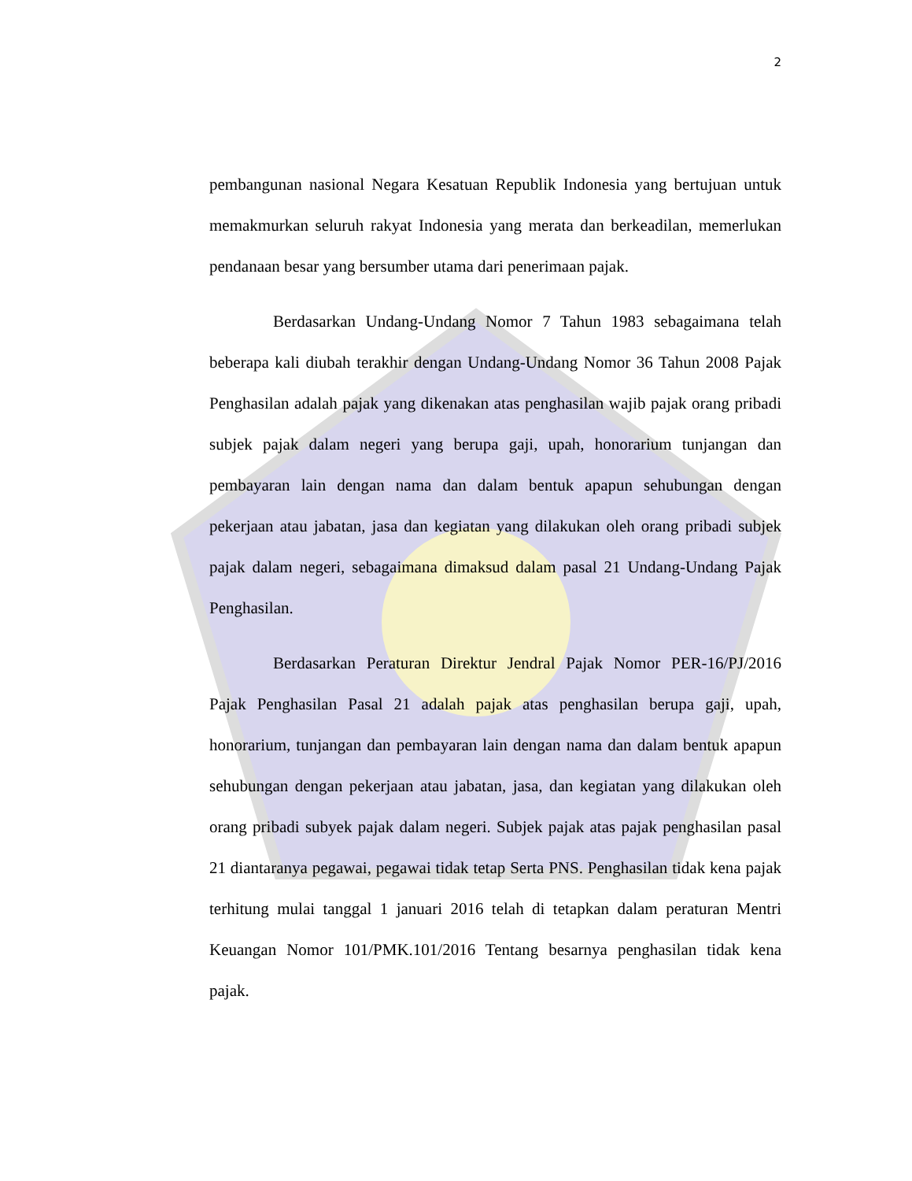2
pembangunan nasional Negara Kesatuan Republik Indonesia yang bertujuan untuk memakmurkan seluruh rakyat Indonesia yang merata dan berkeadilan, memerlukan pendanaan besar yang bersumber utama dari penerimaan pajak.
Berdasarkan Undang-Undang Nomor 7 Tahun 1983 sebagaimana telah beberapa kali diubah terakhir dengan Undang-Undang Nomor 36 Tahun 2008 Pajak Penghasilan adalah pajak yang dikenakan atas penghasilan wajib pajak orang pribadi subjek pajak dalam negeri yang berupa gaji, upah, honorarium tunjangan dan pembayaran lain dengan nama dan dalam bentuk apapun sehubungan dengan pekerjaan atau jabatan, jasa dan kegiatan yang dilakukan oleh orang pribadi subjek pajak dalam negeri, sebagaimana dimaksud dalam pasal 21 Undang-Undang Pajak Penghasilan.
Berdasarkan Peraturan Direktur Jendral Pajak Nomor PER-16/PJ/2016 Pajak Penghasilan Pasal 21 adalah pajak atas penghasilan berupa gaji, upah, honorarium, tunjangan dan pembayaran lain dengan nama dan dalam bentuk apapun sehubungan dengan pekerjaan atau jabatan, jasa, dan kegiatan yang dilakukan oleh orang pribadi subyek pajak dalam negeri. Subjek pajak atas pajak penghasilan pasal 21 diantaranya pegawai, pegawai tidak tetap Serta PNS. Penghasilan tidak kena pajak terhitung mulai tanggal 1 januari 2016 telah di tetapkan dalam peraturan Mentri Keuangan Nomor 101/PMK.101/2016 Tentang besarnya penghasilan tidak kena pajak.